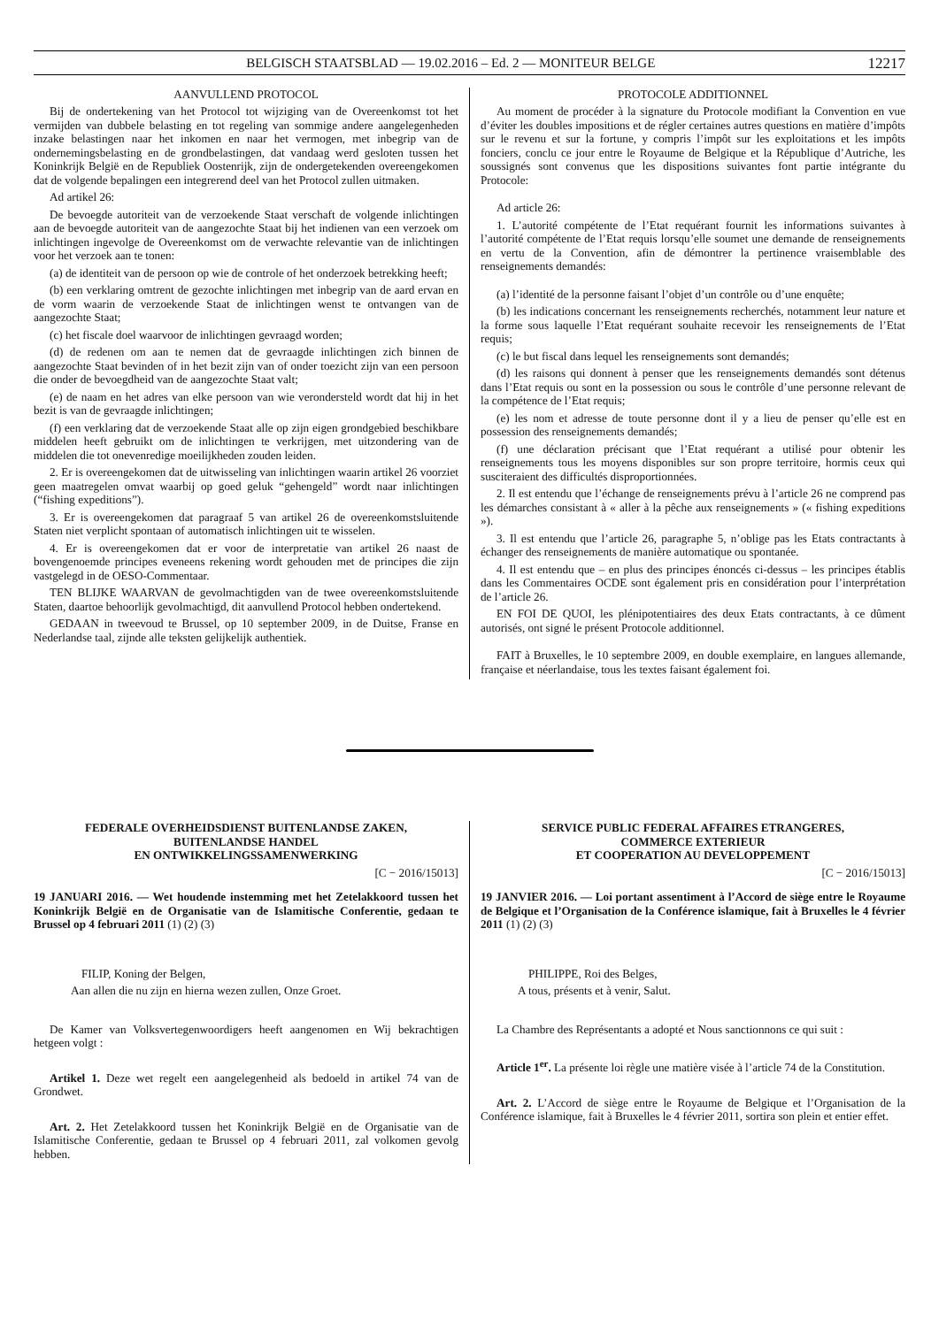BELGISCH STAATSBLAD — 19.02.2016 – Ed. 2 — MONITEUR BELGE 12217
AANVULLEND PROTOCOL
Bij de ondertekening van het Protocol tot wijziging van de Overeenkomst tot het vermijden van dubbele belasting en tot regeling van sommige andere aangelegenheden inzake belastingen naar het inkomen en naar het vermogen, met inbegrip van de ondernemingsbelasting en de grondbelastingen, dat vandaag werd gesloten tussen het Koninkrijk België en de Republiek Oostenrijk, zijn de ondergetekenden overeengekomen dat de volgende bepalingen een integrerend deel van het Protocol zullen uitmaken.
Ad artikel 26:
De bevoegde autoriteit van de verzoekende Staat verschaft de volgende inlichtingen aan de bevoegde autoriteit van de aangezochte Staat bij het indienen van een verzoek om inlichtingen ingevolge de Overeenkomst om de verwachte relevantie van de inlichtingen voor het verzoek aan te tonen:
(a) de identiteit van de persoon op wie de controle of het onderzoek betrekking heeft;
(b) een verklaring omtrent de gezochte inlichtingen met inbegrip van de aard ervan en de vorm waarin de verzoekende Staat de inlichtingen wenst te ontvangen van de aangezochte Staat;
(c) het fiscale doel waarvoor de inlichtingen gevraagd worden;
(d) de redenen om aan te nemen dat de gevraagde inlichtingen zich binnen de aangezochte Staat bevinden of in het bezit zijn van of onder toezicht zijn van een persoon die onder de bevoegdheid van de aangezochte Staat valt;
(e) de naam en het adres van elke persoon van wie verondersteld wordt dat hij in het bezit is van de gevraagde inlichtingen;
(f) een verklaring dat de verzoekende Staat alle op zijn eigen grondgebied beschikbare middelen heeft gebruikt om de inlichtingen te verkrijgen, met uitzondering van de middelen die tot onevenredige moeilijkheden zouden leiden.
2. Er is overeengekomen dat de uitwisseling van inlichtingen waarin artikel 26 voorziet geen maatregelen omvat waarbij op goed geluk “gehengeld” wordt naar inlichtingen (“fishing expeditions”).
3. Er is overeengekomen dat paragraaf 5 van artikel 26 de overeenkomstsluitende Staten niet verplicht spontaan of automatisch inlichtingen uit te wisselen.
4. Er is overeengekomen dat er voor de interpretatie van artikel 26 naast de bovengenoemde principes eveneens rekening wordt gehouden met de principes die zijn vastgelegd in de OESO-Commentaar.
TEN BLIJKE WAARVAN de gevolmachtigden van de twee overeenkomstsluitende Staten, daartoe behoorlijk gevolmachtigd, dit aanvullend Protocol hebben ondertekend.
GEDAAN in tweevoud te Brussel, op 10 september 2009, in de Duitse, Franse en Nederlandse taal, zijnde alle teksten gelijkelijk authentiek.
PROTOCOLE ADDITIONNEL
Au moment de procéder à la signature du Protocole modifiant la Convention en vue d’éviter les doubles impositions et de régler certaines autres questions en matière d’impôts sur le revenu et sur la fortune, y compris l’impôt sur les exploitations et les impôts fonciers, conclu ce jour entre le Royaume de Belgique et la République d’Autriche, les soussignés sont convenus que les dispositions suivantes font partie intégrante du Protocole:
Ad article 26:
1. L’autorité compétente de l’Etat requérant fournit les informations suivantes à l’autorité compétente de l’Etat requis lorsqu’elle soumet une demande de renseignements en vertu de la Convention, afin de démontrer la pertinence vraisemblable des renseignements demandés:
(a) l’identité de la personne faisant l’objet d’un contrôle ou d’une enquête;
(b) les indications concernant les renseignements recherchés, notamment leur nature et la forme sous laquelle l’Etat requérant souhaite recevoir les renseignements de l’Etat requis;
(c) le but fiscal dans lequel les renseignements sont demandés;
(d) les raisons qui donnent à penser que les renseignements demandés sont détenus dans l’Etat requis ou sont en la possession ou sous le contrôle d’une personne relevant de la compétence de l’Etat requis;
(e) les nom et adresse de toute personne dont il y a lieu de penser qu’elle est en possession des renseignements demandés;
(f) une déclaration précisant que l’Etat requérant a utilisé pour obtenir les renseignements tous les moyens disponibles sur son propre territoire, hormis ceux qui susciteraient des difficultés disproportionnées.
2. Il est entendu que l’échange de renseignements prévu à l’article 26 ne comprend pas les démarches consistant à « aller à la pêche aux renseignements » (« fishing expeditions »).
3. Il est entendu que l’article 26, paragraphe 5, n’oblige pas les Etats contractants à échanger des renseignements de manière automatique ou spontanée.
4. Il est entendu que – en plus des principes énoncés ci-dessus – les principes établis dans les Commentaires OCDE sont également pris en considération pour l’interprétation de l’article 26.
EN FOI DE QUOI, les plénipotentiaires des deux Etats contractants, à ce dûment autorisés, ont signé le présent Protocole additionnel.
FAIT à Bruxelles, le 10 septembre 2009, en double exemplaire, en langues allemande, française et néerlandaise, tous les textes faisant également foi.
FEDERALE OVERHEIDSDIENST BUITENLANDSE ZAKEN,
BUITENLANDSE HANDEL
EN ONTWIKKELINGSSAMENWERKING
[C − 2016/15013]
19 JANUARI 2016. — Wet houdende instemming met het Zetelakkoord tussen het Koninkrijk België en de Organisatie van de Islamitische Conferentie, gedaan te Brussel op 4 februari 2011 (1) (2) (3)
FILIP, Koning der Belgen,
Aan allen die nu zijn en hierna wezen zullen, Onze Groet.
De Kamer van Volksvertegenwoordigers heeft aangenomen en Wij bekrachtigen hetgeen volgt :
Artikel 1. Deze wet regelt een aangelegenheid als bedoeld in artikel 74 van de Grondwet.
Art. 2. Het Zetelakkoord tussen het Koninkrijk België en de Organisatie van de Islamitische Conferentie, gedaan te Brussel op 4 februari 2011, zal volkomen gevolg hebben.
SERVICE PUBLIC FEDERAL AFFAIRES ETRANGERES,
COMMERCE EXTERIEUR
ET COOPERATION AU DEVELOPPEMENT
[C − 2016/15013]
19 JANVIER 2016. — Loi portant assentiment à l’Accord de siège entre le Royaume de Belgique et l’Organisation de la Conférence islamique, fait à Bruxelles le 4 février 2011 (1) (2) (3)
PHILIPPE, Roi des Belges,
A tous, présents et à venir, Salut.
La Chambre des Représentants a adopté et Nous sanctionnons ce qui suit :
Article 1<sup>er</sup>. La présente loi règle une matière visée à l’article 74 de la Constitution.
Art. 2. L’Accord de siège entre le Royaume de Belgique et l’Organisation de la Conférence islamique, fait à Bruxelles le 4 février 2011, sortira son plein et entier effet.